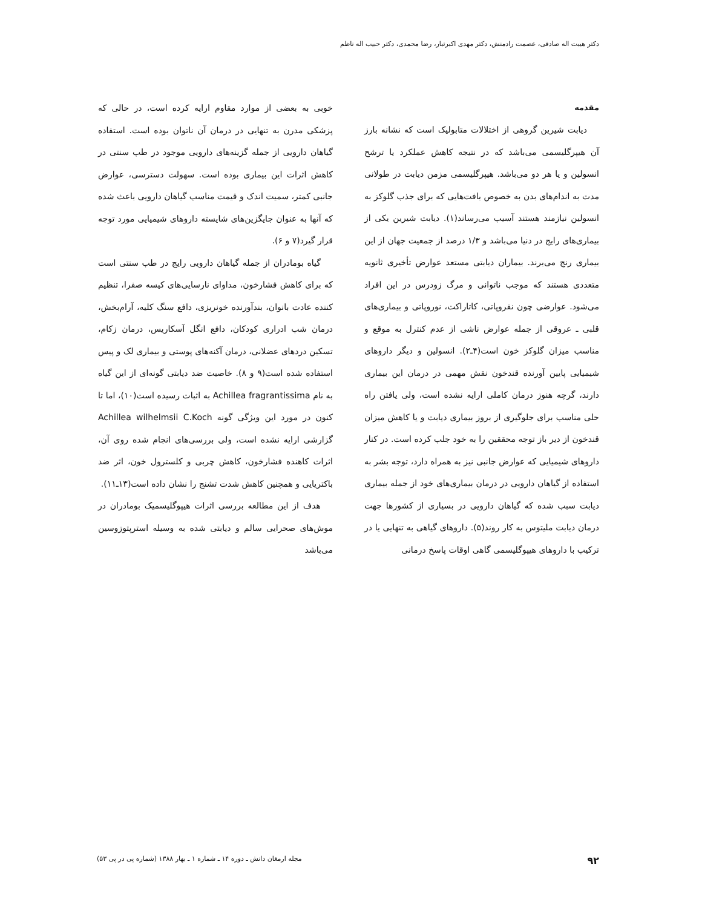دکتر هیبت اله صادقی، عصمت رادمنش، دکتر مهدی اکبرتبار، رضا محمدی، دکتر حبیب اله ناظم
مقدمه
دیابت شیرین گروهی از اختلالات متابولیک است که نشانه بارز آن هیپرگلیسمی می‌باشد که در نتیجه کاهش عملکرد یا ترشح انسولین و یا هر دو می‌باشد. هیپرگلیسمی مزمن دیابت در طولانی مدت به اندام‌های بدن به خصوص بافت‌هایی که برای جذب گلوکز به انسولین نیازمند هستند آسیب می‌رساند(۱). دیابت شیرین یکی از بیماری‌های رایج در دنیا می‌باشد و ۱/۳ درصد از جمعیت جهان از این بیماری رنج می‌برند. بیماران دیابتی مستعد عوارض تأخیری ثانویه متعددی هستند که موجب ناتوانی و مرگ زودرس در این افراد می‌شود. عوارضی چون نفروپاتی، کاتاراکت، نوروپاتی و بیماری‌های قلبی ـ عروقی از جمله عوارض ناشی از عدم کنترل به موقع و مناسب میزان گلوکز خون است(۴ـ۲). انسولین و دیگر داروهای شیمیایی پایین آورنده قندخون نقش مهمی در درمان این بیماری دارند، گرچه هنوز درمان کاملی ارایه نشده است، ولی یافتن راه حلی مناسب برای جلوگیری از بروز بیماری دیابت و یا کاهش میزان قندخون از دیر باز توجه محققین را به خود جلب کرده است. در کنار داروهای شیمیایی که عوارض جانبی نیز به همراه دارد، توجه بشر به استفاده از گیاهان دارویی در درمان بیماری‌های خود از جمله بیماری دیابت سبب شده که گیاهان دارویی در بسیاری از کشورها جهت درمان دیابت ملیتوس به کار روند(۵). داروهای گیاهی به تنهایی یا در ترکیب با داروهای هیپوگلیسمی گاهی اوقات پاسخ درمانی
خوبی به بعضی از موارد مقاوم ارایه کرده است، در حالی که پزشکی مدرن به تنهایی در درمان آن ناتوان بوده است. استفاده گیاهان دارویی از جمله گزینه‌های دارویی موجود در طب سنتی در کاهش اثرات این بیماری بوده است. سهولت دسترسی، عوارض جانبی کمتر، سمیت اندک و قیمت مناسب گیاهان دارویی باعث شده که آنها به عنوان جایگزین‌های شایسته داروهای شیمیایی مورد توجه قرار گیرد(۷ و ۶).
گیاه بومادران از جمله گیاهان دارویی رایج در طب سنتی است که برای کاهش فشارخون، مداوای نارسایی‌های کیسه صفرا، تنظیم کننده عادت بانوان، بندآورنده خونریزی، دافع سنگ کلیه، آرام‌بخش، درمان شب ادراری کودکان، دافع انگل آسکاریس، درمان زکام، تسکین دردهای عضلانی، درمان آکنه‌های پوستی و بیماری لک و پیس استفاده شده است(۹ و ۸). خاصیت ضد دیابتی گونه‌ای از این گیاه به نام Achillea fragrantissima به اثبات رسیده است(۱۰)، اما تا کنون در مورد این ویژگی گونه Achillea wilhelmsii C.Koch گزارشی ارایه نشده است، ولی بررسی‌های انجام شده روی آن، اثرات کاهنده فشارخون، کاهش چربی و کلسترول خون، اثر ضد باکتریایی و همچنین کاهش شدت تشنج را نشان داده است(۱۳ـ۱۱).
هدف از این مطالعه بررسی اثرات هیپوگلیسمیک بومادران در موش‌های صحرایی سالم و دیابتی شده به وسیله استرپتوزوسین می‌باشد
۹۲ مجله ارمغان دانش ـ دوره ۱۴ ـ شماره ۱ ـ بهار ۱۳۸۸ (شماره پی در پی ۵۳)